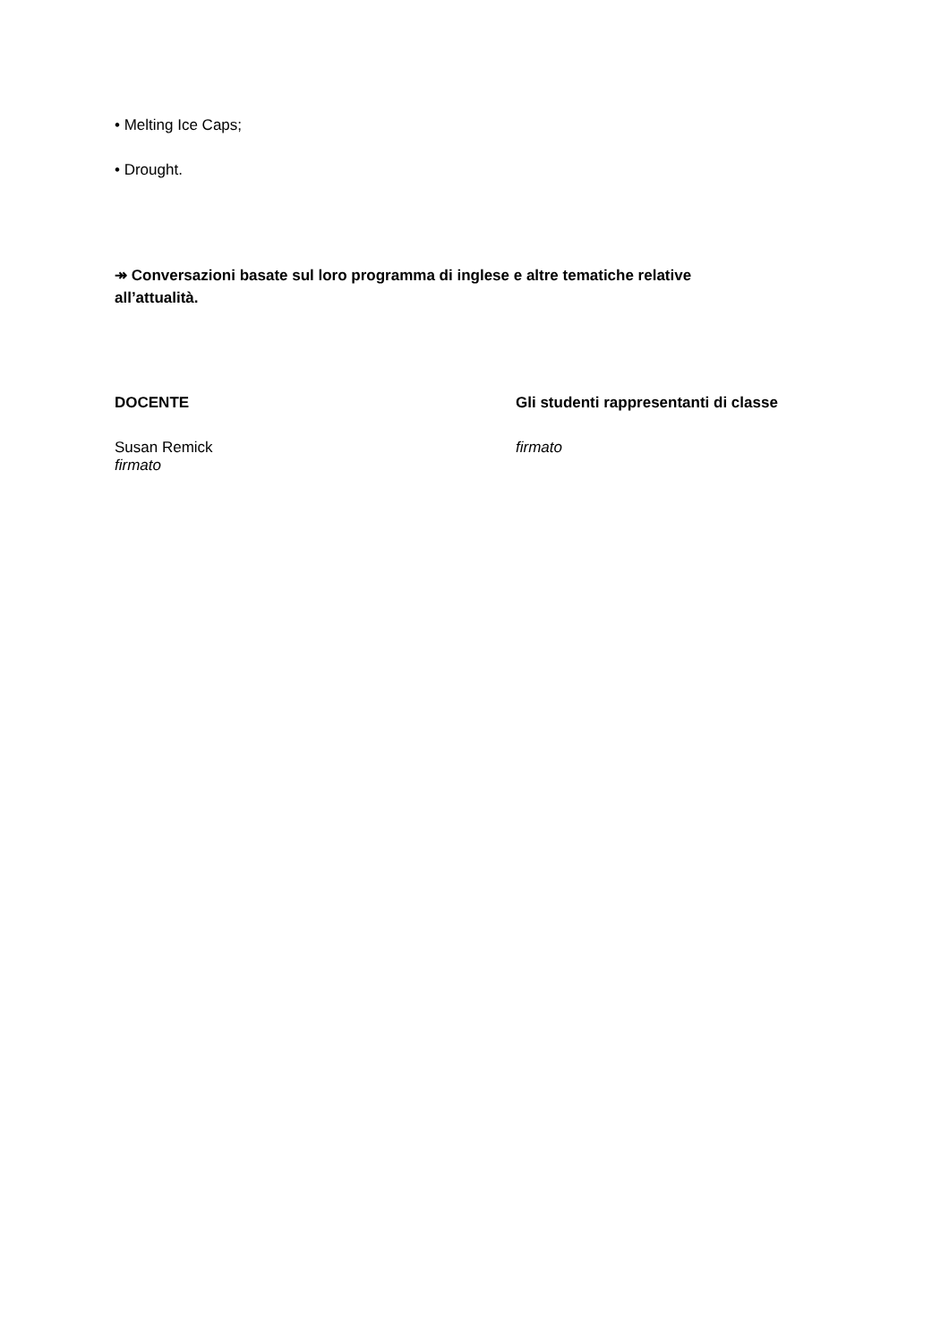• Melting Ice Caps;
• Drought.
↠ Conversazioni basate sul loro programma di inglese e altre tematiche relative all’attualità.
DOCENTE
Susan Remick
firmato
Gli studenti rappresentanti di classe
firmato